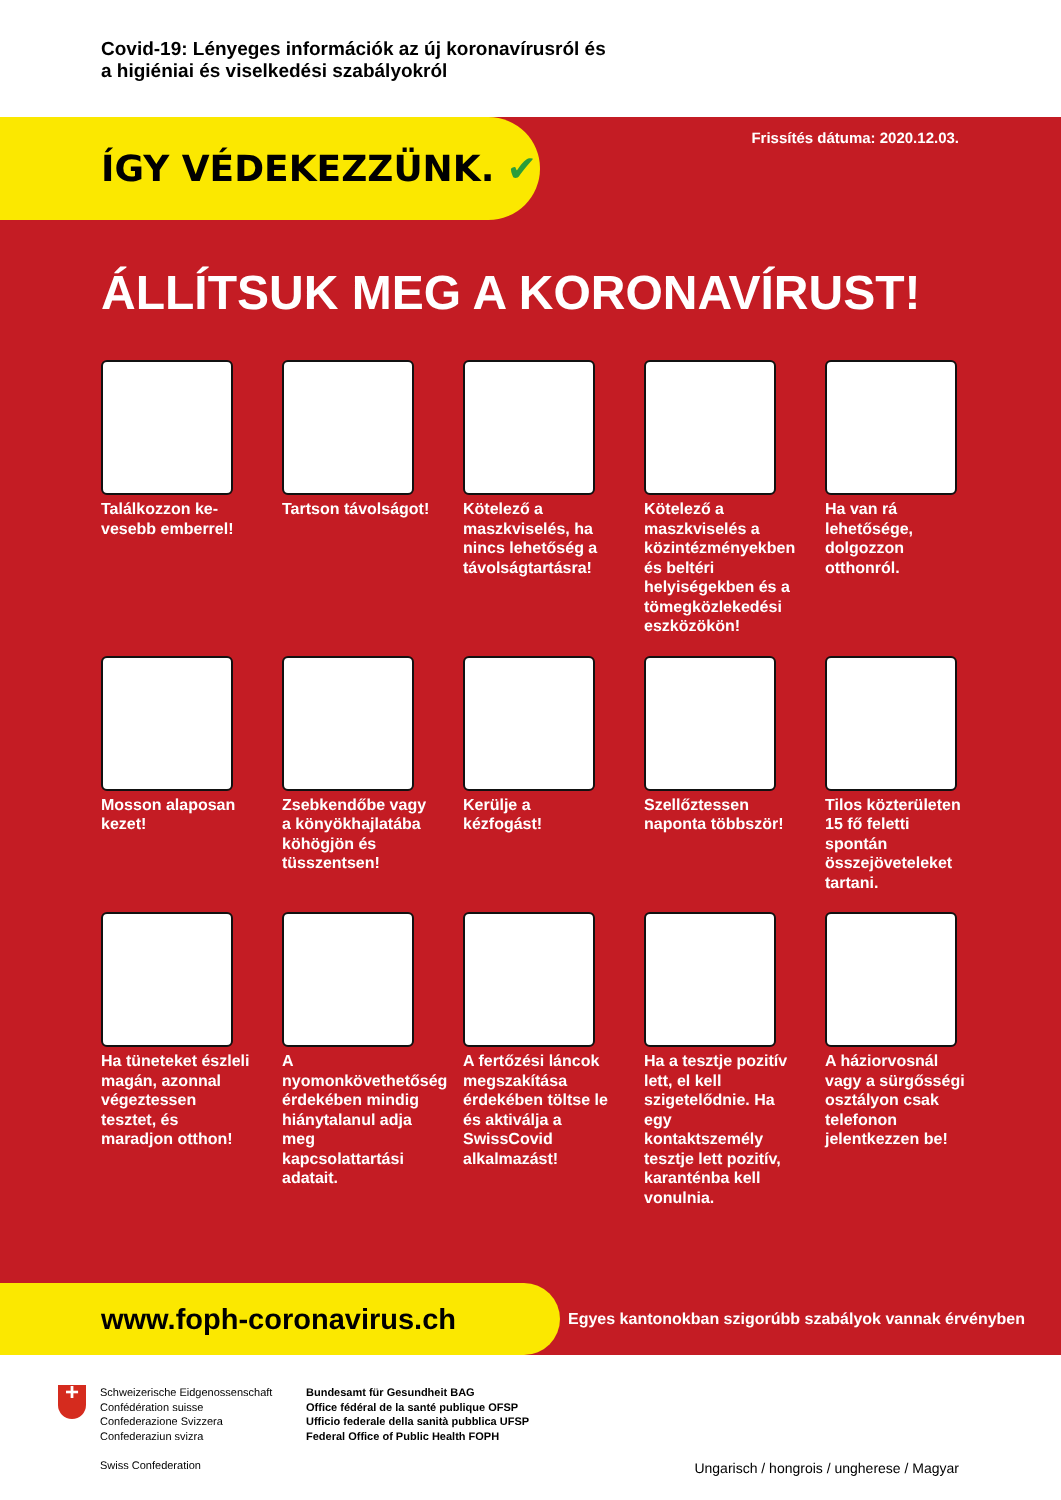Covid-19: Lényeges információk az új koronavírusról és
a higiéniai és viselkedési szabályokról
ÍGY VÉDEKEZZÜNK. ✔
Frissítés dátuma: 2020.12.03.
ÁLLÍTSUK MEG A KORONAVÍRUST!
Találkozzon ke-vesebb emberrel!
Tartson távolságot!
Kötelező a maszkviselés, ha nincs lehetőség a távolságtartásra!
Kötelező a maszkviselés a közintézményekben és beltéri helyiségekben és a tömegközlekedési eszközökön!
Ha van rá lehetősége, dolgozzon otthonról.
Mosson alaposan kezet!
Zsebkendőbe vagy a könyökhajlatába köhögjön és tüsszentsen!
Kerülje a kézfogást!
Szellőztessen naponta többször!
Tilos közterületen 15 fő feletti spontán összejöveteleket tartani.
Ha tüneteket észleli magán, azonnal végeztessen tesztet, és maradjon otthon!
A nyomonkövethetőség érdekében mindig hiánytalanul adja meg kapcsolattartási adatait.
A fertőzési láncok megszakítása érdekében töltse le és aktiválja a SwissCovid alkalmazást!
Ha a tesztje pozitív lett, el kell szigetelődnie. Ha egy kontaktszemély tesztje lett pozitív, karanténba kell vonulnia.
A háziorvosnál vagy a sürgősségi osztályon csak telefonon jelentkezzen be!
www.foph-coronavirus.ch
Egyes kantonokban szigorúbb szabályok vannak érvényben
+
Schweizerische Eidgenossenschaft
Confédération suisse
Confederazione Svizzera
Confederaziun svizra
Swiss Confederation
Bundesamt für Gesundheit BAG
Office fédéral de la santé publique OFSP
Ufficio federale della sanità pubblica UFSP
Federal Office of Public Health FOPH
Ungarisch / hongrois / ungherese / Magyar